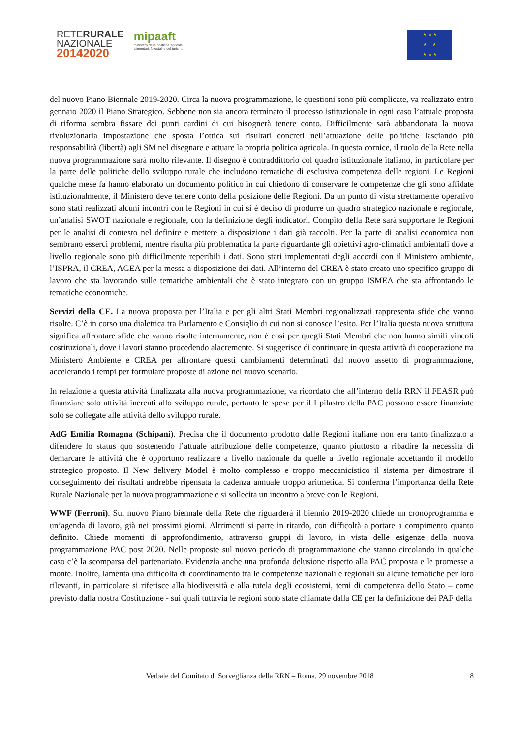RETERURALE
NAZIONALE
20142020
mipaaft
ministero delle politiche agricole
alimentari, forestali e del turismo
★ ★ ★
★ ★
★ ★ ★
del nuovo Piano Biennale 2019-2020. Circa la nuova programmazione, le questioni sono più complicate, va realizzato entro gennaio 2020 il Piano Strategico. Sebbene non sia ancora terminato il processo istituzionale in ogni caso l’attuale proposta di riforma sembra fissare dei punti cardini di cui bisognerà tenere conto. Difficilmente sarà abbandonata la nuova rivoluzionaria impostazione che sposta l’ottica sui risultati concreti nell’attuazione delle politiche lasciando più responsabilità (libertà) agli SM nel disegnare e attuare la propria politica agricola. In questa cornice, il ruolo della Rete nella nuova programmazione sarà molto rilevante. Il disegno è contraddittorio col quadro istituzionale italiano, in particolare per la parte delle politiche dello sviluppo rurale che includono tematiche di esclusiva competenza delle regioni. Le Regioni qualche mese fa hanno elaborato un documento politico in cui chiedono di conservare le competenze che gli sono affidate istituzionalmente, il Ministero deve tenere conto della posizione delle Regioni. Da un punto di vista strettamente operativo sono stati realizzati alcuni incontri con le Regioni in cui si è deciso di produrre un quadro strategico nazionale e regionale, un’analisi SWOT nazionale e regionale, con la definizione degli indicatori. Compito della Rete sarà supportare le Regioni per le analisi di contesto nel definire e mettere a disposizione i dati già raccolti. Per la parte di analisi economica non sembrano esserci problemi, mentre risulta più problematica la parte riguardante gli obiettivi agro-climatici ambientali dove a livello regionale sono più difficilmente reperibili i dati. Sono stati implementati degli accordi con il Ministero ambiente, l’ISPRA, il CREA, AGEA per la messa a disposizione dei dati. All’interno del CREA è stato creato uno specifico gruppo di lavoro che sta lavorando sulle tematiche ambientali che è stato integrato con un gruppo ISMEA che sta affrontando le tematiche economiche.
Servizi della CE. La nuova proposta per l’Italia e per gli altri Stati Membri regionalizzati rappresenta sfide che vanno risolte. C’è in corso una dialettica tra Parlamento e Consiglio di cui non si conosce l’esito. Per l’Italia questa nuova struttura significa affrontare sfide che vanno risolte internamente, non è così per quegli Stati Membri che non hanno simili vincoli costituzionali, dove i lavori stanno procedendo alacremente. Si suggerisce di continuare in questa attività di cooperazione tra Ministero Ambiente e CREA per affrontare questi cambiamenti determinati dal nuovo assetto di programmazione, accelerando i tempi per formulare proposte di azione nel nuovo scenario.
In relazione a questa attività finalizzata alla nuova programmazione, va ricordato che all’interno della RRN il FEASR può finanziare solo attività inerenti allo sviluppo rurale, pertanto le spese per il I pilastro della PAC possono essere finanziate solo se collegate alle attività dello sviluppo rurale.
AdG Emilia Romagna (Schipani). Precisa che il documento prodotto dalle Regioni italiane non era tanto finalizzato a difendere lo status quo sostenendo l’attuale attribuzione delle competenze, quanto piuttosto a ribadire la necessità di demarcare le attività che è opportuno realizzare a livello nazionale da quelle a livello regionale accettando il modello strategico proposto. Il New delivery Model è molto complesso e troppo meccanicistico il sistema per dimostrare il conseguimento dei risultati andrebbe ripensata la cadenza annuale troppo aritmetica. Si conferma l’importanza della Rete Rurale Nazionale per la nuova programmazione e si sollecita un incontro a breve con le Regioni.
WWF (Ferroni). Sul nuovo Piano biennale della Rete che riguarderà il biennio 2019-2020 chiede un cronoprogramma e un’agenda di lavoro, già nei prossimi giorni. Altrimenti si parte in ritardo, con difficoltà a portare a compimento quanto definito. Chiede momenti di approfondimento, attraverso gruppi di lavoro, in vista delle esigenze della nuova programmazione PAC post 2020. Nelle proposte sul nuovo periodo di programmazione che stanno circolando in qualche caso c’è la scomparsa del partenariato. Evidenzia anche una profonda delusione rispetto alla PAC proposta e le promesse a monte. Inoltre, lamenta una difficoltà di coordinamento tra le competenze nazionali e regionali su alcune tematiche per loro rilevanti, in particolare si riferisce alla biodiversità e alla tutela degli ecosistemi, temi di competenza dello Stato – come previsto dalla nostra Costituzione - sui quali tuttavia le regioni sono state chiamate dalla CE per la definizione dei PAF della
Verbale del Comitato di Sorveglianza della RRN – Roma, 29 novembre 2018 8